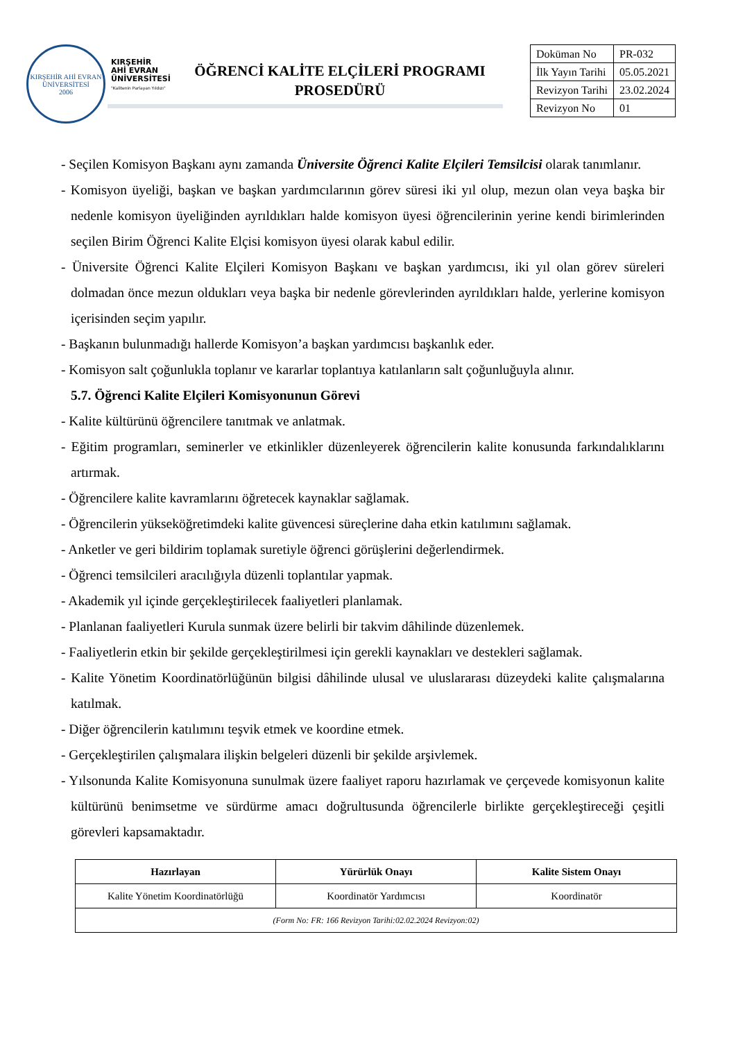KIRŞEHİR AHİ EVRAN ÜNİVERSİTESİ
2006
KIRŞEHİR
AHİ EVRAN
ÜNİVERSİTESİ
"Kalitenin Parlayan Yıldızı"
ÖĞRENCİ KALİTE ELÇİLERİ PROGRAMI PROSEDÜRÜ
| Doküman No | PR-032 |
| İlk Yayın Tarihi | 05.05.2021 |
| Revizyon Tarihi | 23.02.2024 |
| Revizyon No | 01 |
- Seçilen Komisyon Başkanı aynı zamanda Üniversite Öğrenci Kalite Elçileri Temsilcisi olarak tanımlanır.
- Komisyon üyeliği, başkan ve başkan yardımcılarının görev süresi iki yıl olup, mezun olan veya başka bir nedenle komisyon üyeliğinden ayrıldıkları halde komisyon üyesi öğrencilerinin yerine kendi birimlerinden seçilen Birim Öğrenci Kalite Elçisi komisyon üyesi olarak kabul edilir.
- Üniversite Öğrenci Kalite Elçileri Komisyon Başkanı ve başkan yardımcısı, iki yıl olan görev süreleri dolmadan önce mezun oldukları veya başka bir nedenle görevlerinden ayrıldıkları halde, yerlerine komisyon içerisinden seçim yapılır.
- Başkanın bulunmadığı hallerde Komisyon’a başkan yardımcısı başkanlık eder.
- Komisyon salt çoğunlukla toplanır ve kararlar toplantıya katılanların salt çoğunluğuyla alınır.
5.7. Öğrenci Kalite Elçileri Komisyonunun Görevi
- Kalite kültürünü öğrencilere tanıtmak ve anlatmak.
- Eğitim programları, seminerler ve etkinlikler düzenleyerek öğrencilerin kalite konusunda farkındalıklarını artırmak.
- Öğrencilere kalite kavramlarını öğretecek kaynaklar sağlamak.
- Öğrencilerin yükseköğretimdeki kalite güvencesi süreçlerine daha etkin katılımını sağlamak.
- Anketler ve geri bildirim toplamak suretiyle öğrenci görüşlerini değerlendirmek.
- Öğrenci temsilcileri aracılığıyla düzenli toplantılar yapmak.
- Akademik yıl içinde gerçekleştirilecek faaliyetleri planlamak.
- Planlanan faaliyetleri Kurula sunmak üzere belirli bir takvim dâhilinde düzenlemek.
- Faaliyetlerin etkin bir şekilde gerçekleştirilmesi için gerekli kaynakları ve destekleri sağlamak.
- Kalite Yönetim Koordinatörlüğünün bilgisi dâhilinde ulusal ve uluslararası düzeydeki kalite çalışmalarına katılmak.
- Diğer öğrencilerin katılımını teşvik etmek ve koordine etmek.
- Gerçekleştirilen çalışmalara ilişkin belgeleri düzenli bir şekilde arşivlemek.
- Yılsonunda Kalite Komisyonuna sunulmak üzere faaliyet raporu hazırlamak ve çerçevede komisyonun kalite kültürünü benimsetme ve sürdürme amacı doğrultusunda öğrencilerle birlikte gerçekleştireceği çeşitli görevleri kapsamaktadır.
| Hazırlayan | Yürürlük Onayı | Kalite Sistem Onayı |
| --- | --- | --- |
| Kalite Yönetim Koordinatörlüğü | Koordinatör Yardımcısı | Koordinatör |
| (Form No: FR: 166 Revizyon Tarihi:02.02.2024 Revizyon:02) | | |